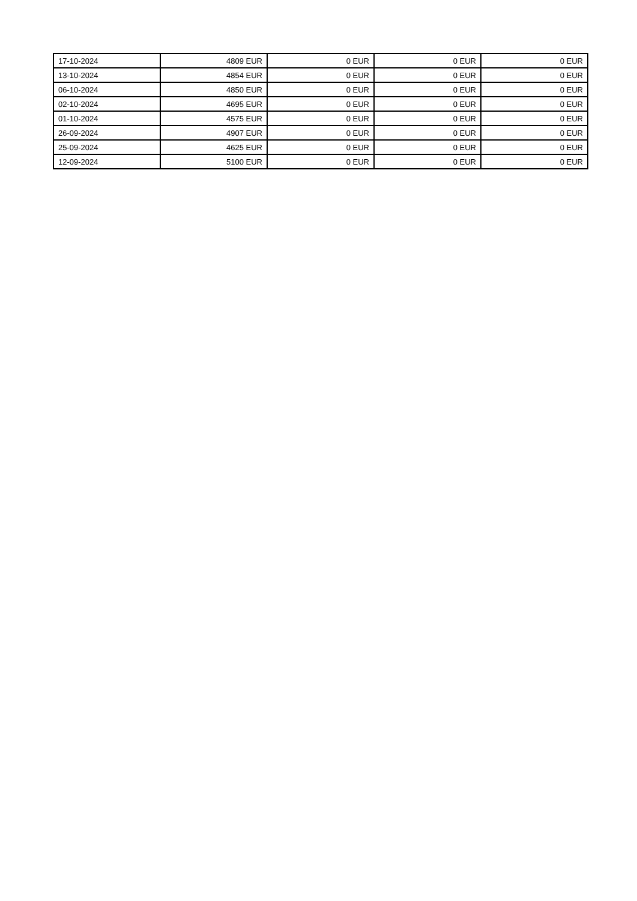| 17-10-2024 | 4809 EUR | 0 EUR | 0 EUR | 0 EUR |
| 13-10-2024 | 4854 EUR | 0 EUR | 0 EUR | 0 EUR |
| 06-10-2024 | 4850 EUR | 0 EUR | 0 EUR | 0 EUR |
| 02-10-2024 | 4695 EUR | 0 EUR | 0 EUR | 0 EUR |
| 01-10-2024 | 4575 EUR | 0 EUR | 0 EUR | 0 EUR |
| 26-09-2024 | 4907 EUR | 0 EUR | 0 EUR | 0 EUR |
| 25-09-2024 | 4625 EUR | 0 EUR | 0 EUR | 0 EUR |
| 12-09-2024 | 5100 EUR | 0 EUR | 0 EUR | 0 EUR |